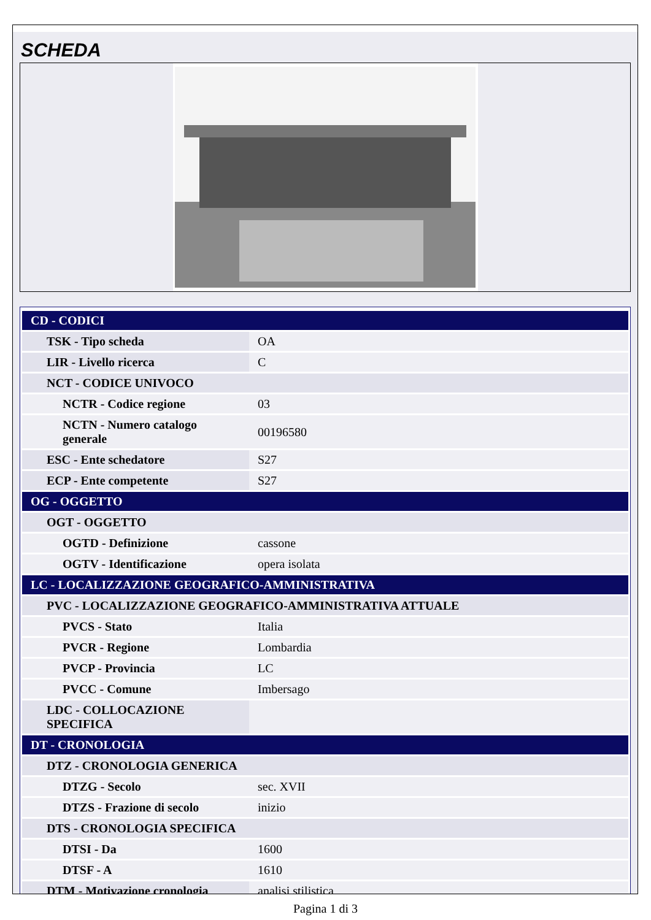SCHEDA
| CD - CODICI | |
| TSK - Tipo scheda | OA |
| LIR - Livello ricerca | C |
| NCT - CODICE UNIVOCO | |
| NCTR - Codice regione | 03 |
| NCTN - Numero catalogo generale | 00196580 |
| ESC - Ente schedatore | S27 |
| ECP - Ente competente | S27 |
| OG - OGGETTO | |
| OGT - OGGETTO | |
| OGTD - Definizione | cassone |
| OGTV - Identificazione | opera isolata |
| LC - LOCALIZZAZIONE GEOGRAFICO-AMMINISTRATIVA | |
| PVC - LOCALIZZAZIONE GEOGRAFICO-AMMINISTRATIVA ATTUALE | |
| PVCS - Stato | Italia |
| PVCR - Regione | Lombardia |
| PVCP - Provincia | LC |
| PVCC - Comune | Imbersago |
| LDC - COLLOCAZIONE SPECIFICA | |
| DT - CRONOLOGIA | |
| DTZ - CRONOLOGIA GENERICA | |
| DTZG - Secolo | sec. XVII |
| DTZS - Frazione di secolo | inizio |
| DTS - CRONOLOGIA SPECIFICA | |
| DTSI - Da | 1600 |
| DTSF - A | 1610 |
| DTM - Motivazione cronologia | analisi stilistica |
Pagina 1 di 3